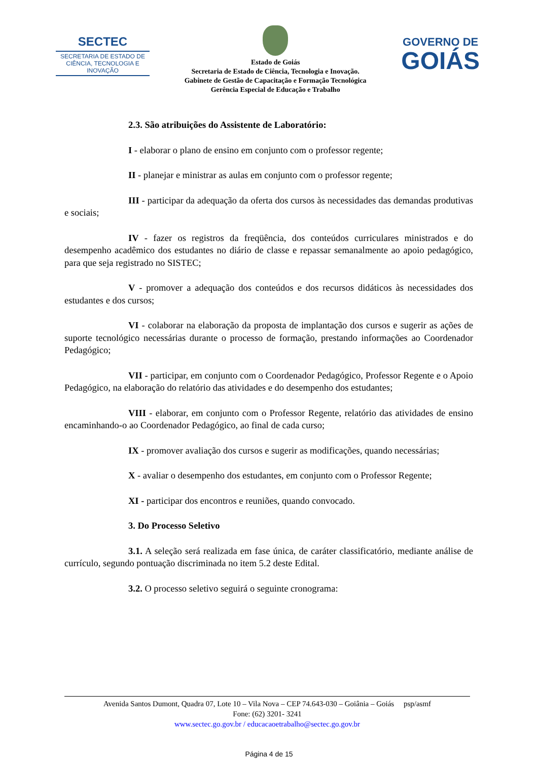SECTEC
SECRETARIA DE ESTADO DE CIÊNCIA, TECNOLOGIA E INOVAÇÃO
Estado de Goiás
Secretaria de Estado de Ciência, Tecnologia e Inovação.
Gabinete de Gestão de Capacitação e Formação Tecnológica
Gerência Especial de Educação e Trabalho
GOVERNO DE
GOIÁS
2.3. São atribuições do Assistente de Laboratório:
I - elaborar o plano de ensino em conjunto com o professor regente;
II - planejar e ministrar as aulas em conjunto com o professor regente;
III - participar da adequação da oferta dos cursos às necessidades das demandas produtivas e sociais;
IV - fazer os registros da freqüência, dos conteúdos curriculares ministrados e do desempenho acadêmico dos estudantes no diário de classe e repassar semanalmente ao apoio pedagógico, para que seja registrado no SISTEC;
V - promover a adequação dos conteúdos e dos recursos didáticos às necessidades dos estudantes e dos cursos;
VI - colaborar na elaboração da proposta de implantação dos cursos e sugerir as ações de suporte tecnológico necessárias durante o processo de formação, prestando informações ao Coordenador Pedagógico;
VII - participar, em conjunto com o Coordenador Pedagógico, Professor Regente e o Apoio Pedagógico, na elaboração do relatório das atividades e do desempenho dos estudantes;
VIII - elaborar, em conjunto com o Professor Regente, relatório das atividades de ensino encaminhando-o ao Coordenador Pedagógico, ao final de cada curso;
IX - promover avaliação dos cursos e sugerir as modificações, quando necessárias;
X - avaliar o desempenho dos estudantes, em conjunto com o Professor Regente;
XI - participar dos encontros e reuniões, quando convocado.
3. Do Processo Seletivo
3.1. A seleção será realizada em fase única, de caráter classificatório, mediante análise de currículo, segundo pontuação discriminada no item 5.2 deste Edital.
3.2. O processo seletivo seguirá o seguinte cronograma:
Avenida Santos Dumont, Quadra 07, Lote 10 – Vila Nova – CEP 74.643-030 – Goiânia – Goiás psp/asmf
Fone: (62) 3201- 3241
www.sectec.go.gov.br / educacaoetrabalho@sectec.go.gov.br
Página 4 de 15